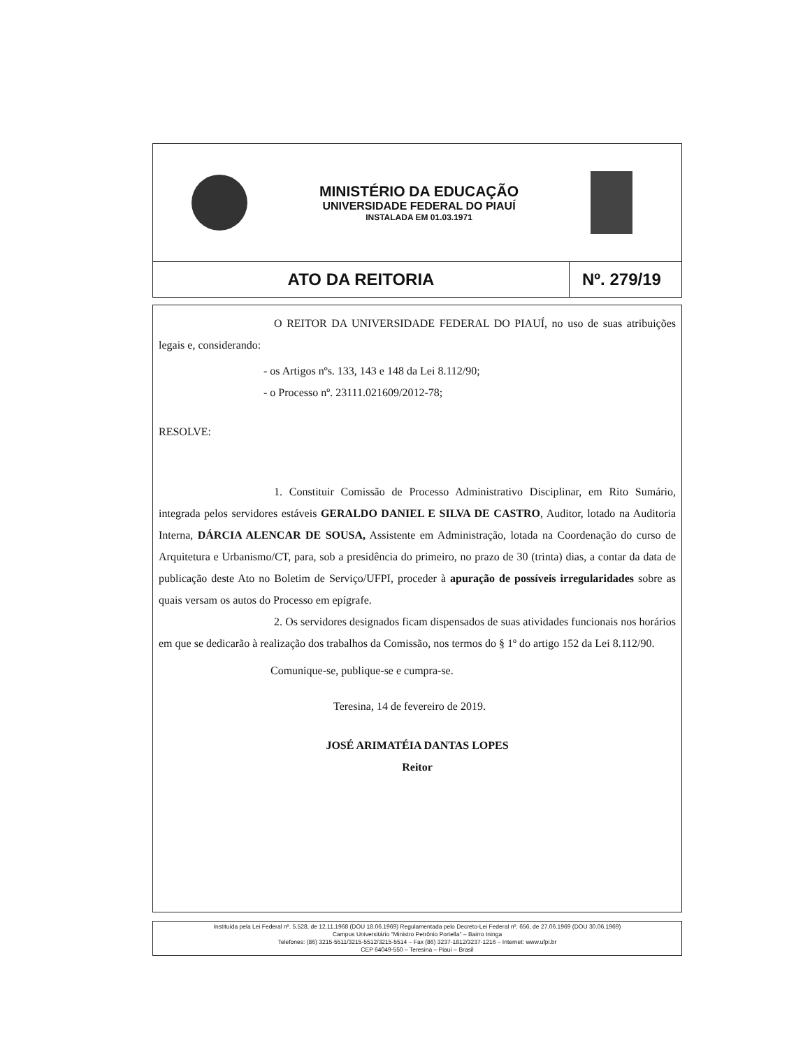MINISTÉRIO DA EDUCAÇÃO
UNIVERSIDADE FEDERAL DO PIAUÍ
INSTALADA EM 01.03.1971
ATO DA REITORIA Nº. 279/19
O REITOR DA UNIVERSIDADE FEDERAL DO PIAUÍ, no uso de suas atribuições legais e, considerando:
- os Artigos nºs. 133, 143 e 148 da Lei 8.112/90;
- o Processo nº. 23111.021609/2012-78;
RESOLVE:
1. Constituir Comissão de Processo Administrativo Disciplinar, em Rito Sumário, integrada pelos servidores estáveis GERALDO DANIEL E SILVA DE CASTRO, Auditor, lotado na Auditoria Interna, DÁRCIA ALENCAR DE SOUSA, Assistente em Administração, lotada na Coordenação do curso de Arquitetura e Urbanismo/CT, para, sob a presidência do primeiro, no prazo de 30 (trinta) dias, a contar da data de publicação deste Ato no Boletim de Serviço/UFPI, proceder à apuração de possíveis irregularidades sobre as quais versam os autos do Processo em epígrafe.
2. Os servidores designados ficam dispensados de suas atividades funcionais nos horários em que se dedicarão à realização dos trabalhos da Comissão, nos termos do § 1º do artigo 152 da Lei 8.112/90.
Comunique-se, publique-se e cumpra-se.
Teresina, 14 de fevereiro de 2019.
JOSÉ ARIMATÉIA DANTAS LOPES
Reitor
Instituída pela Lei Federal nº. 5.528, de 12.11.1968 (DOU 18.06.1969) Regulamentada pelo Decreto-Lei Federal nº. 656, de 27.06.1969 (DOU 30.06.1969)
Campus Universitário "Ministro Petrônio Portella" – Bairro Ininga
Telefones: (86) 3215-5511/3215-5512/3215-5514 – Fax (86) 3237-1812/3237-1216 – Internet: www.ufpi.br
CEP 64049-550 – Teresina – Piauí – Brasil